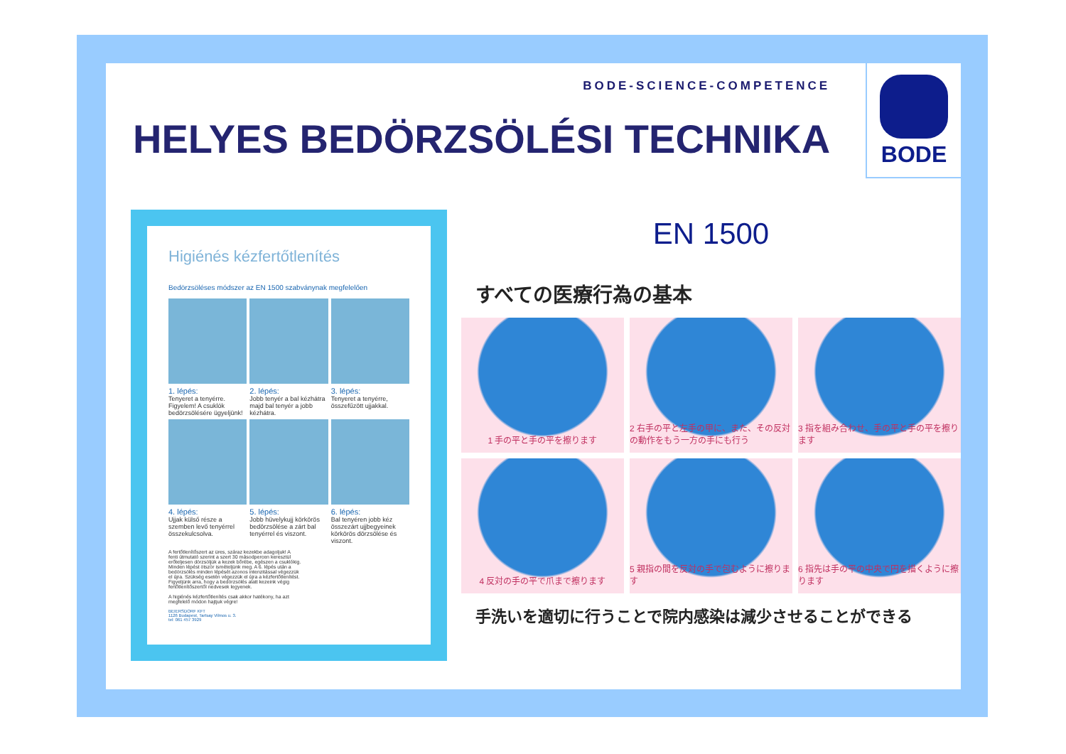BODE-SCIENCE-COMPETENCE
HELYES BEDÖRZSÖLÉSI TECHNIKA
BODE
Higiénés kézfertőtlenítés
Bedörzsöléses módszer az EN 1500 szabványnak megfelelően
1. lépés:
Tenyeret a tenyérre. Figyelem! A csuklók bedörzsölésére ügyeljünk!
2. lépés:
Jobb tenyér a bal kézhátra majd bal tenyér a jobb kézhátra.
3. lépés:
Tenyeret a tenyérre, összefűzött ujjakkal.
4. lépés:
Ujjak külső része a szemben levő tenyérrel összekulcsolva.
5. lépés:
Jobb hüvelykujj körkörös bedörzsölése a zárt bal tenyérrel és viszont.
6. lépés:
Bal tenyéren jobb kéz összezárt ujjbegyeinek körkörös dörzsölése és viszont.
A fertőtlenítőszert az üres, száraz kezekbe adagoljuk! A fenti útmutató szerint a szert 30 másodpercen keresztül erőteljesen dörzsöljük a kezek bőrébe, egészen a csuklókig. Minden lépést ötször ismételjünk meg. A 6. lépés után a bedörzsölés minden lépését azonos intenzitással végezzük el újra. Szükség esetén végezzük el újra a kézfertőtlenítést. Figyeljünk arra, hogy a bedörzsölés alatt kezeink végig fertőtlenítőszertől nedvesek legyenek.
A higiénés kézfertőtlenítés csak akkor hatékony, ha azt megfelelő módon hajtjuk végre!
BEIERSDORF KFT
1126 Budapest, Tartsay Vilmos u. 3.
tel: 061 457 3929
EN 1500
すべての医療行為の基本
1 手の平と手の平を擦ります
2 右手の平と左手の甲に、また、その反対の動作をもう一方の手にも行う
3 指を組み合わせ、手の平と手の平を擦ります
4 反対の手の平で爪まで擦ります
5 親指の間を反対の手で包むように擦ります
6 指先は手の平の中央で円を描くように擦ります
手洗いを適切に行うことで院内感染は減少させることができる